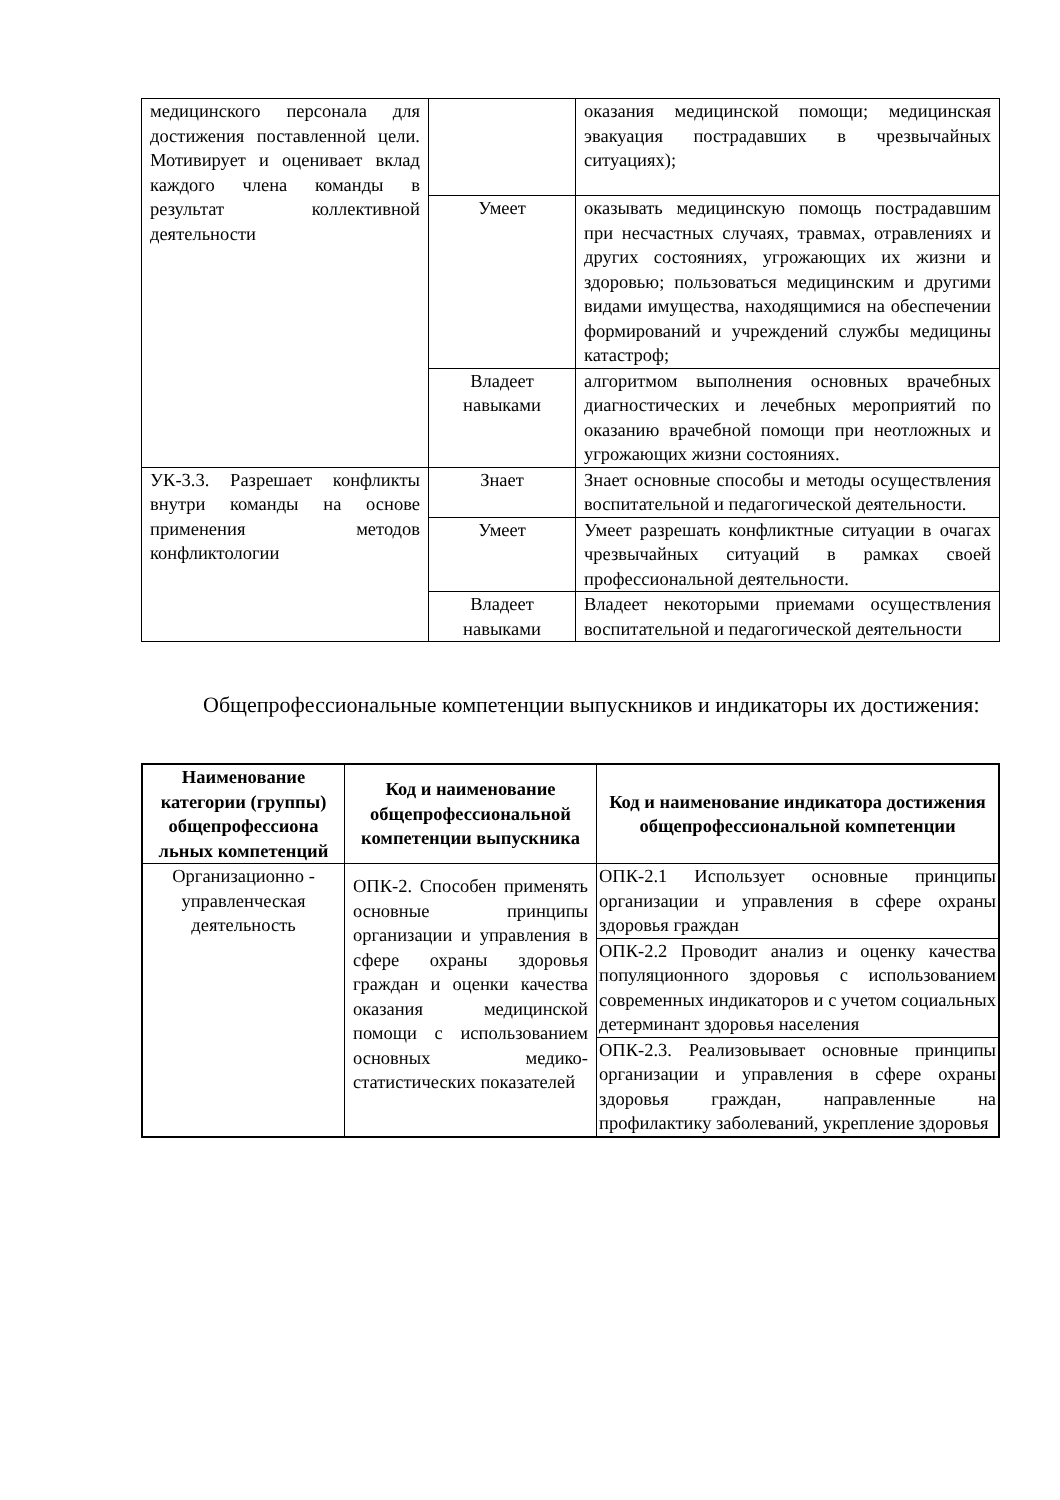| медицинского персонала для достижения поставленной цели. Мотивирует и оценивает вклад каждого члена команды в результат коллективной деятельности | | оказания медицинской помощи; медицинская эвакуация пострадавших в чрезвычайных ситуациях); |
| | Умеет | оказывать медицинскую помощь пострадавшим при несчастных случаях, травмах, отравлениях и других состояниях, угрожающих их жизни и здоровью; пользоваться медицинским и другими видами имущества, находящимися на обеспечении формирований и учреждений службы медицины катастроф; |
| | Владеет навыками | алгоритмом выполнения основных врачебных диагностических и лечебных мероприятий по оказанию врачебной помощи при неотложных и угрожающих жизни состояниях. |
| УК-3.3. Разрешает конфликты внутри команды на основе применения методов конфликтологии | Знает | Знает основные способы и методы осуществления воспитательной и педагогической деятельности. |
| | Умеет | Умеет разрешать конфликтные ситуации в очагах чрезвычайных ситуаций в рамках своей профессиональной деятельности. |
| | Владеет навыками | Владеет некоторыми приемами осуществления воспитательной и педагогической деятельности |
Общепрофессиональные компетенции выпускников и индикаторы их достижения:
| Наименование категории (группы) общепрофессиона льных компетенций | Код и наименование общепрофессиональной компетенции выпускника | Код и наименование индикатора достижения общепрофессиональной компетенции |
| --- | --- | --- |
| Организационно - управленческая деятельность | ОПК-2. Способен применять основные принципы организации и управления в сфере охраны здоровья граждан и оценки качества оказания медицинской помощи с использованием основных медико-статистических показателей | ОПК-2.1 Использует основные принципы организации и управления в сфере охраны здоровья граждан |
| | | ОПК-2.2 Проводит анализ и оценку качества популяционного здоровья с использованием современных индикаторов и с учетом социальных детерминант здоровья населения |
| | | ОПК-2.3. Реализовывает основные принципы организации и управления в сфере охраны здоровья граждан, направленные на профилактику заболеваний, укрепление здоровья |